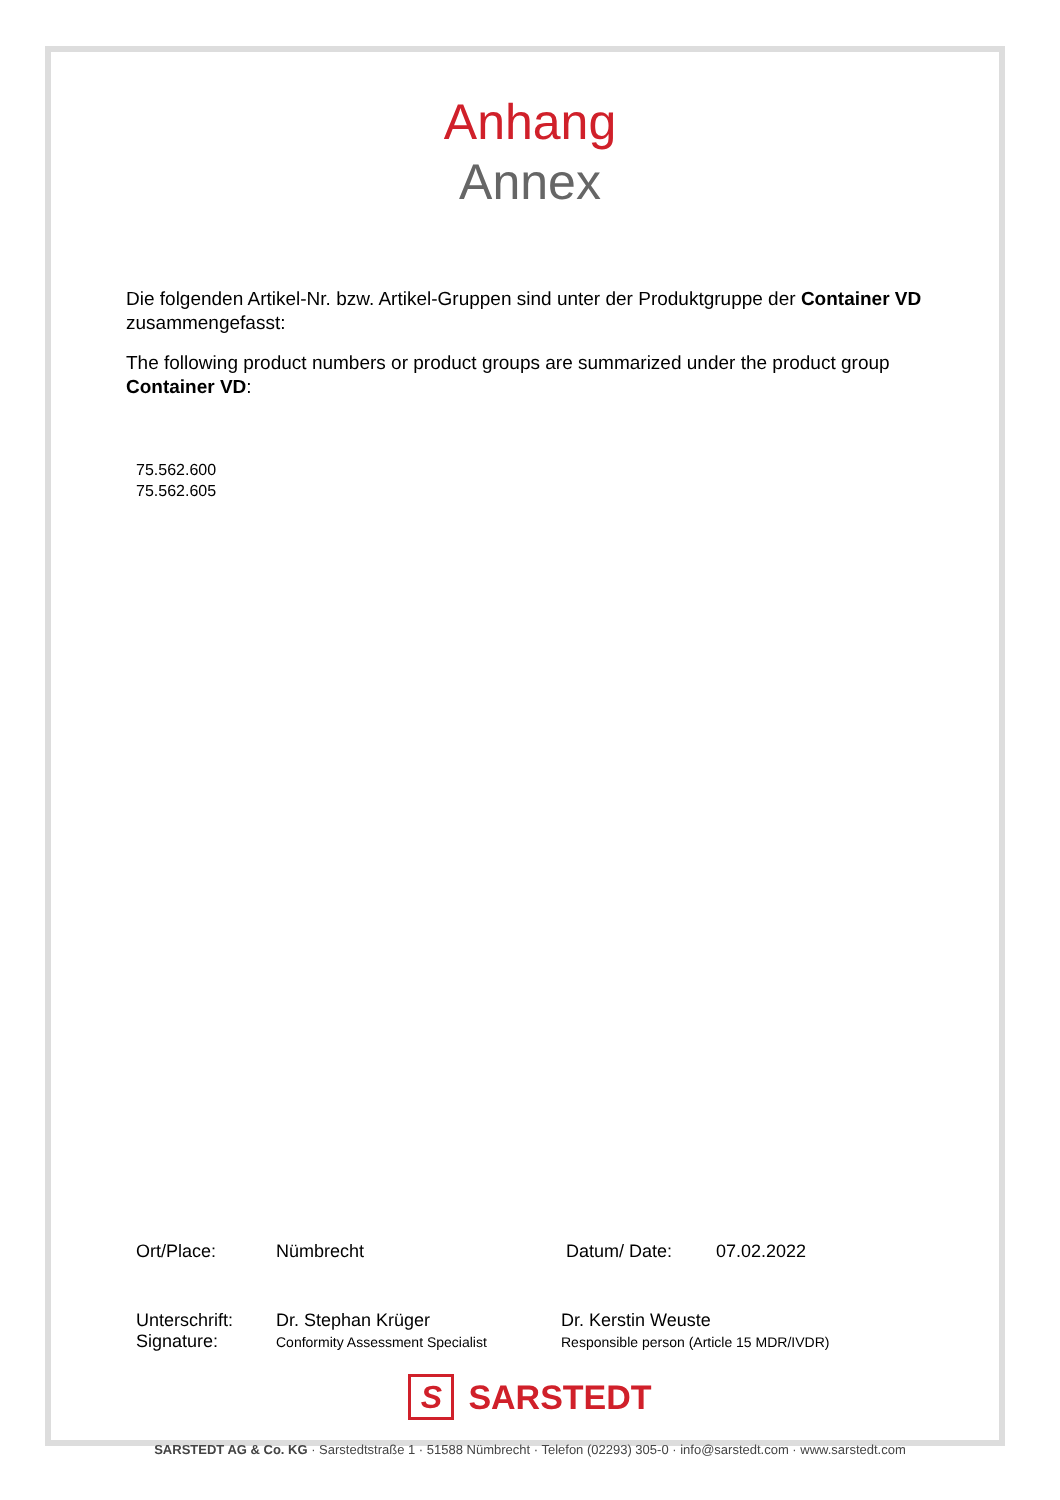Anhang
Annex
Die folgenden Artikel-Nr. bzw. Artikel-Gruppen sind unter der Produktgruppe der Container VD zusammengefasst:
The following product numbers or product groups are summarized under the product group Container VD:
75.562.600
75.562.605
Ort/Place: Nümbrecht Datum/ Date: 07.02.2022
Unterschrift:
Signature: Dr. Stephan Krüger
Conformity Assessment Specialist Dr. Kerstin Weuste
Responsible person (Article 15 MDR/IVDR)
S
SARSTEDT
SARSTEDT AG & Co. KG · Sarstedtstraße 1 · 51588 Nümbrecht · Telefon (02293) 305-0 · info@sarstedt.com · www.sarstedt.com